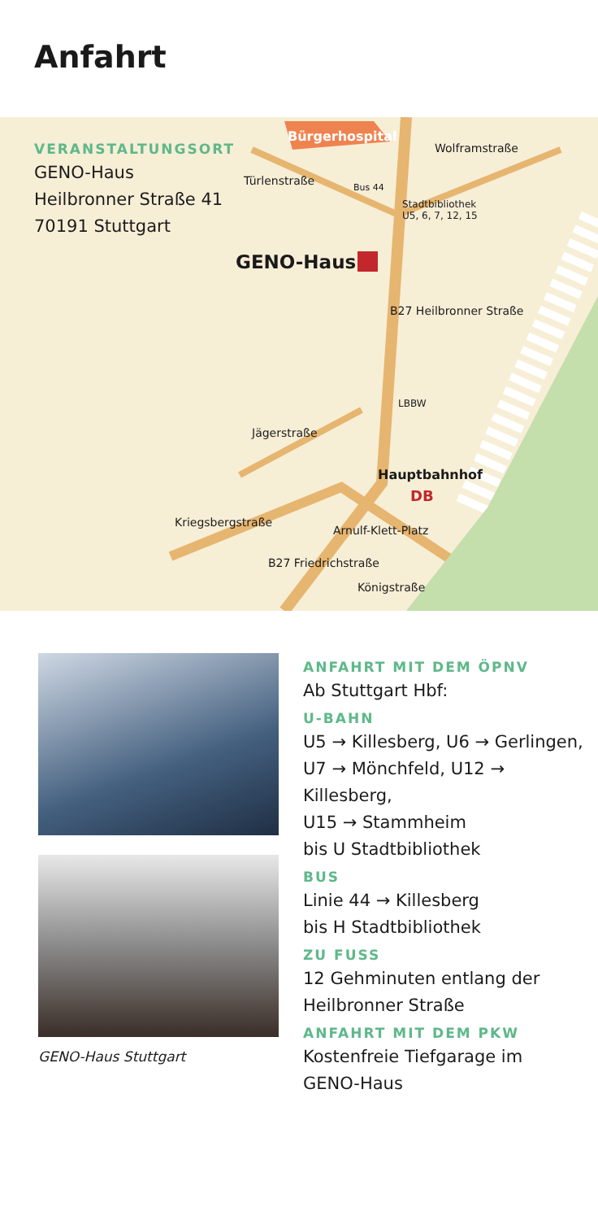Anfahrt
VERANSTALTUNGSORT
GENO-Haus
Heilbronner Straße 41
70191 Stuttgart
Bürgerhospital
Wolframstraße
Türlenstraße Bus 44
Stadtbibliothek
U5, 6, 7, 12, 15
GENO-Haus
B27 Heilbronner Straße
LBBW
Jägerstraße
Hauptbahnhof
DB
Kriegsbergstraße
Arnulf-Klett-Platz
B27 Friedrichstraße
Königstraße
GENO-Haus Stuttgart
ANFAHRT MIT DEM ÖPNV
Ab Stuttgart Hbf:
U-BAHN
U5 → Killesberg, U6 → Gerlingen,
U7 → Mönchfeld, U12 → Killesberg,
U15 → Stammheim
bis U Stadtbibliothek
BUS
Linie 44 → Killesberg
bis H Stadtbibliothek
ZU FUSS
12 Gehminuten entlang der
Heilbronner Straße
ANFAHRT MIT DEM PKW
Kostenfreie Tiefgarage im
GENO-Haus